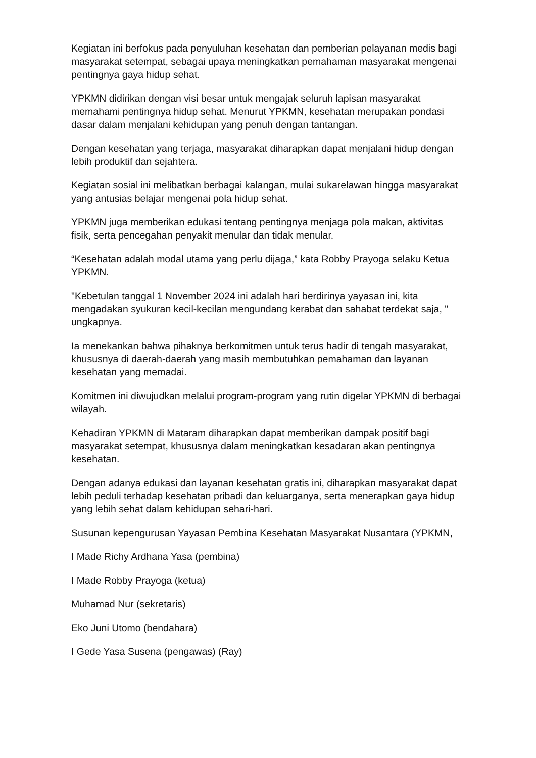Kegiatan ini berfokus pada penyuluhan kesehatan dan pemberian pelayanan medis bagi masyarakat setempat, sebagai upaya meningkatkan pemahaman masyarakat mengenai pentingnya gaya hidup sehat.
YPKMN didirikan dengan visi besar untuk mengajak seluruh lapisan masyarakat memahami pentingnya hidup sehat. Menurut YPKMN, kesehatan merupakan pondasi dasar dalam menjalani kehidupan yang penuh dengan tantangan.
Dengan kesehatan yang terjaga, masyarakat diharapkan dapat menjalani hidup dengan lebih produktif dan sejahtera.
Kegiatan sosial ini melibatkan berbagai kalangan, mulai sukarelawan hingga masyarakat yang antusias belajar mengenai pola hidup sehat.
YPKMN juga memberikan edukasi tentang pentingnya menjaga pola makan, aktivitas fisik, serta pencegahan penyakit menular dan tidak menular.
“Kesehatan adalah modal utama yang perlu dijaga,” kata Robby Prayoga selaku Ketua YPKMN.
"Kebetulan tanggal 1 November 2024 ini adalah hari berdirinya yayasan ini, kita mengadakan syukuran kecil-kecilan mengundang kerabat dan sahabat terdekat saja, " ungkapnya.
Ia menekankan bahwa pihaknya berkomitmen untuk terus hadir di tengah masyarakat, khususnya di daerah-daerah yang masih membutuhkan pemahaman dan layanan kesehatan yang memadai.
Komitmen ini diwujudkan melalui program-program yang rutin digelar YPKMN di berbagai wilayah.
Kehadiran YPKMN di Mataram diharapkan dapat memberikan dampak positif bagi masyarakat setempat, khususnya dalam meningkatkan kesadaran akan pentingnya kesehatan.
Dengan adanya edukasi dan layanan kesehatan gratis ini, diharapkan masyarakat dapat lebih peduli terhadap kesehatan pribadi dan keluarganya, serta menerapkan gaya hidup yang lebih sehat dalam kehidupan sehari-hari.
Susunan kepengurusan Yayasan Pembina Kesehatan Masyarakat Nusantara (YPKMN,
I Made Richy Ardhana Yasa (pembina)
I Made Robby Prayoga (ketua)
Muhamad Nur (sekretaris)
Eko Juni Utomo (bendahara)
I Gede Yasa Susena (pengawas) (Ray)